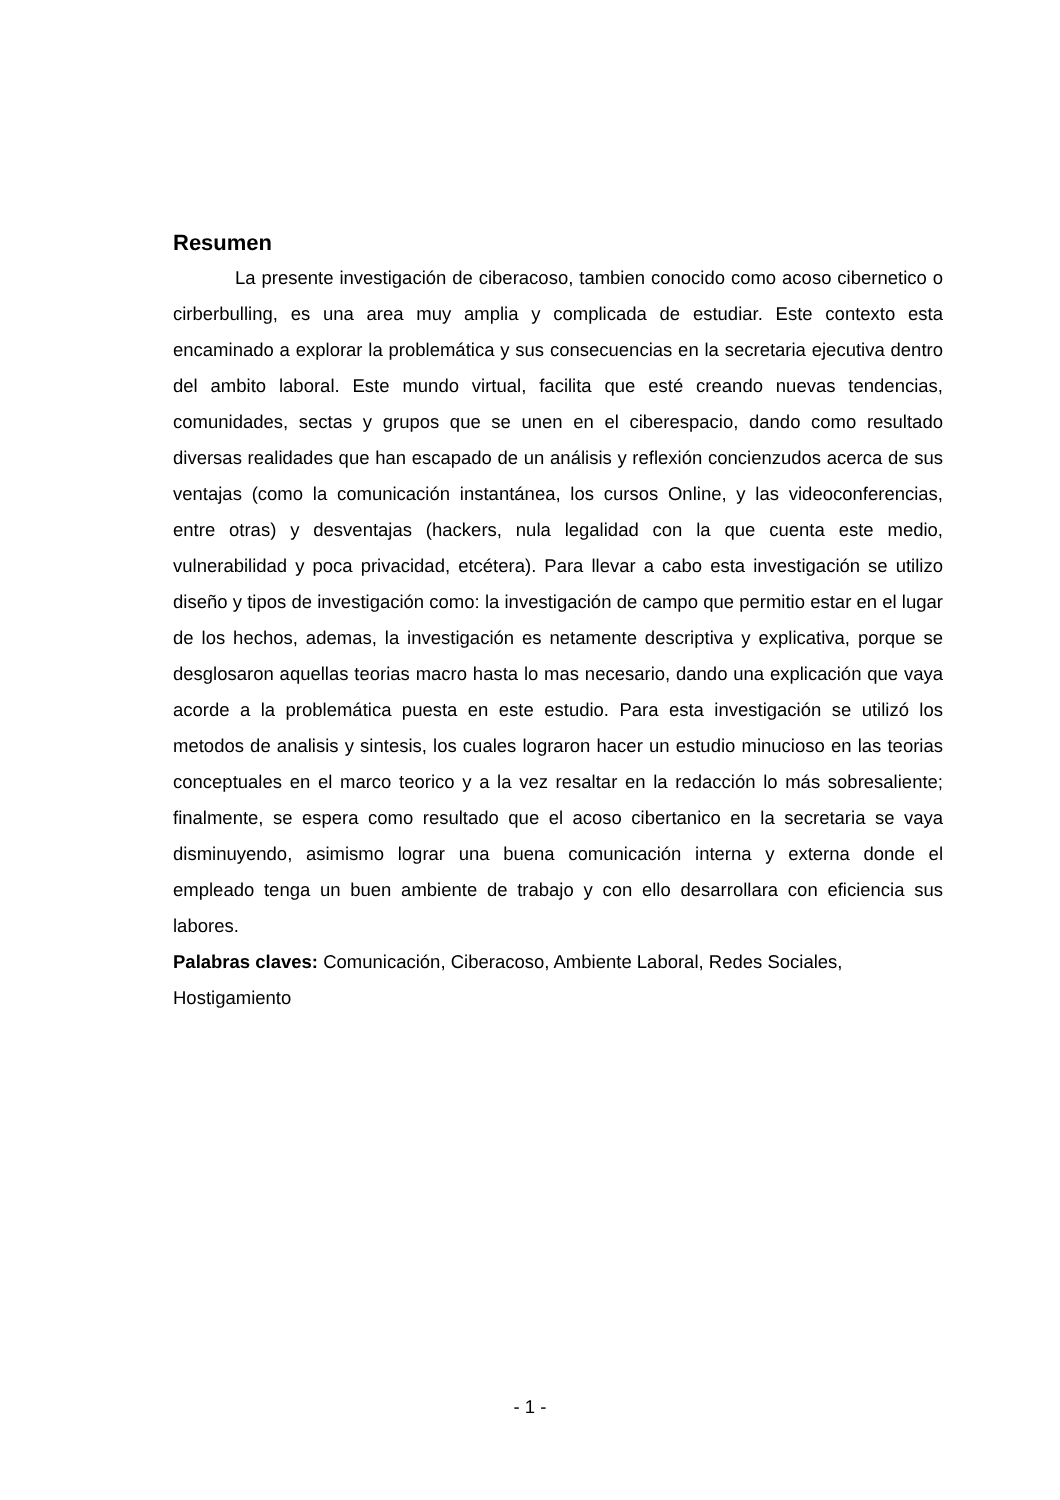Resumen
La presente investigación de ciberacoso, tambien conocido como acoso cibernetico o cirberbulling, es una area muy amplia y complicada de estudiar. Este contexto esta encaminado a explorar la problemática y sus consecuencias en la secretaria ejecutiva dentro del ambito laboral. Este mundo virtual, facilita que esté creando nuevas tendencias, comunidades, sectas y grupos que se unen en el ciberespacio, dando como resultado diversas realidades que han escapado de un análisis y reflexión concienzudos acerca de sus ventajas (como la comunicación instantánea, los cursos Online, y las videoconferencias, entre otras) y desventajas (hackers, nula legalidad con la que cuenta este medio, vulnerabilidad y poca privacidad, etcétera). Para llevar a cabo esta investigación se utilizo diseño y tipos de investigación como: la investigación de campo que permitio estar en el lugar de los hechos, ademas, la investigación es netamente descriptiva y explicativa, porque se desglosaron aquellas teorias macro hasta lo mas necesario, dando una explicación que vaya acorde a la problemática puesta en este estudio. Para esta investigación se utilizó los metodos de analisis y sintesis, los cuales lograron hacer un estudio minucioso en las teorias conceptuales en el marco teorico y a la vez resaltar en la redacción lo más sobresaliente; finalmente, se espera como resultado que el acoso cibertanico en la secretaria se vaya disminuyendo, asimismo lograr una buena comunicación interna y externa donde el empleado tenga un buen ambiente de trabajo y con ello desarrollara con eficiencia sus labores.
Palabras claves: Comunicación, Ciberacoso, Ambiente Laboral, Redes Sociales, Hostigamiento
- 1 -